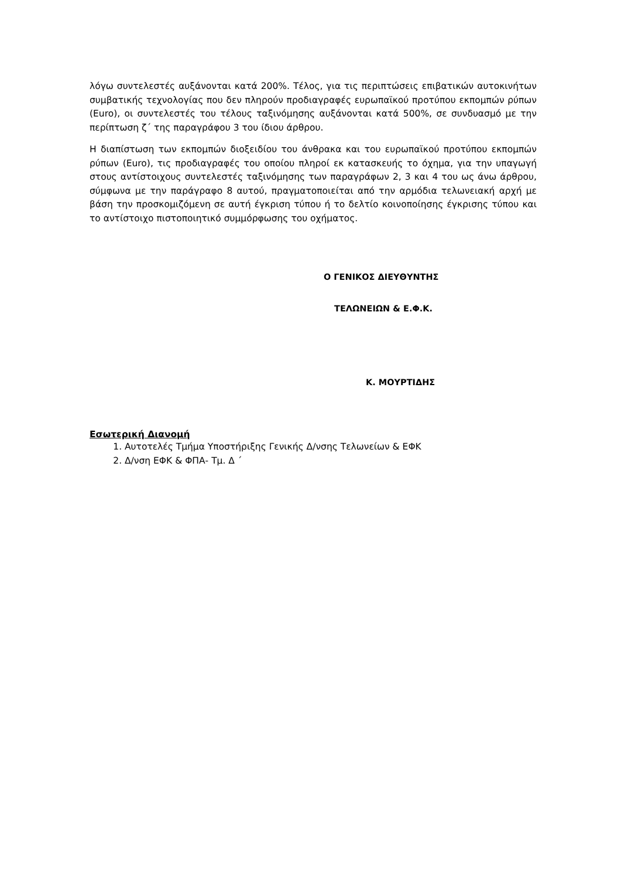λόγω συντελεστές αυξάνονται κατά 200%. Τέλος, για τις περιπτώσεις επιβατικών αυτοκινήτων συμβατικής τεχνολογίας που δεν πληρούν προδιαγραφές ευρωπαϊκού προτύπου εκπομπών ρύπων (Euro), οι συντελεστές του τέλους ταξινόμησης αυξάνονται κατά 500%, σε συνδυασμό με την περίπτωση ζ΄ της παραγράφου 3 του ίδιου άρθρου.
Η διαπίστωση των εκπομπών διοξειδίου του άνθρακα και του ευρωπαϊκού προτύπου εκπομπών ρύπων (Euro), τις προδιαγραφές του οποίου πληροί εκ κατασκευής το όχημα, για την υπαγωγή στους αντίστοιχους συντελεστές ταξινόμησης των παραγράφων 2, 3 και 4 του ως άνω άρθρου, σύμφωνα με την παράγραφο 8 αυτού, πραγματοποιείται από την αρμόδια τελωνειακή αρχή με βάση την προσκομιζόμενη σε αυτή έγκριση τύπου ή το δελτίο κοινοποίησης έγκρισης τύπου και το αντίστοιχο πιστοποιητικό συμμόρφωσης του οχήματος.
Ο ΓΕΝΙΚΟΣ ΔΙΕΥΘΥΝΤΗΣ
ΤΕΛΩΝΕΙΩΝ & Ε.Φ.Κ.
Κ. ΜΟΥΡΤΙΔΗΣ
Εσωτερική Διανομή
1. Αυτοτελές Τμήμα Υποστήριξης Γενικής Δ/νσης Τελωνείων & ΕΦΚ
2. Δ/νση ΕΦΚ & ΦΠΑ- Τμ. Δ ΄